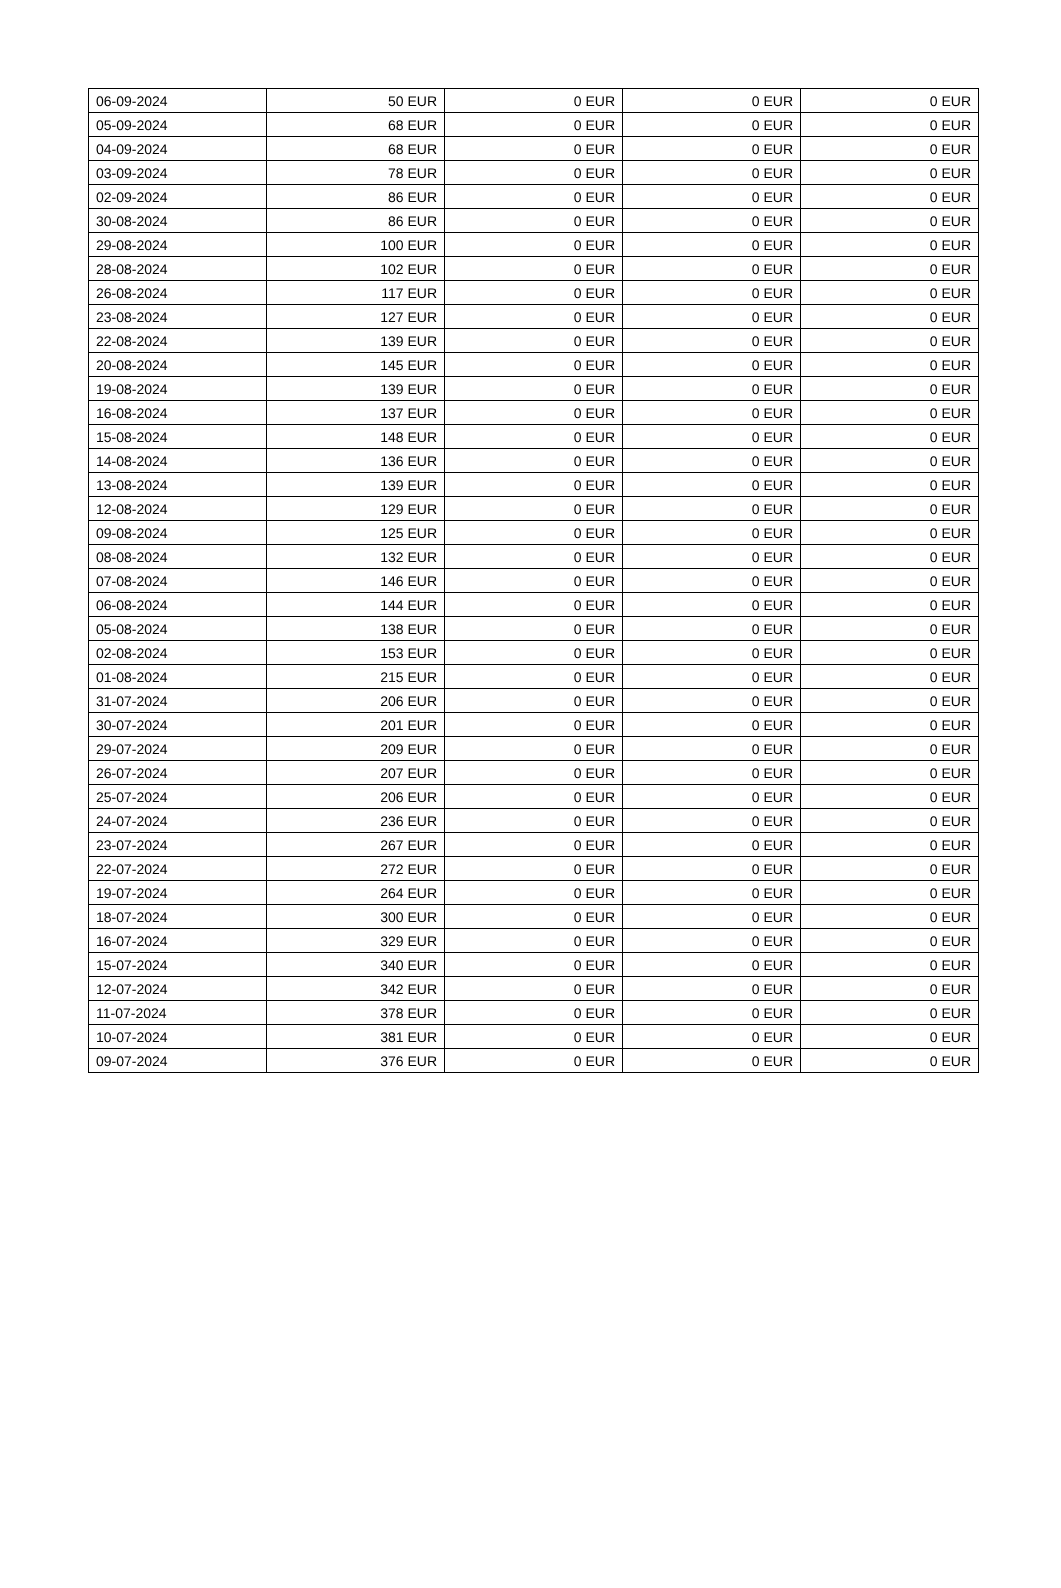| 06-09-2024 | 50 EUR | 0 EUR | 0 EUR | 0 EUR |
| 05-09-2024 | 68 EUR | 0 EUR | 0 EUR | 0 EUR |
| 04-09-2024 | 68 EUR | 0 EUR | 0 EUR | 0 EUR |
| 03-09-2024 | 78 EUR | 0 EUR | 0 EUR | 0 EUR |
| 02-09-2024 | 86 EUR | 0 EUR | 0 EUR | 0 EUR |
| 30-08-2024 | 86 EUR | 0 EUR | 0 EUR | 0 EUR |
| 29-08-2024 | 100 EUR | 0 EUR | 0 EUR | 0 EUR |
| 28-08-2024 | 102 EUR | 0 EUR | 0 EUR | 0 EUR |
| 26-08-2024 | 117 EUR | 0 EUR | 0 EUR | 0 EUR |
| 23-08-2024 | 127 EUR | 0 EUR | 0 EUR | 0 EUR |
| 22-08-2024 | 139 EUR | 0 EUR | 0 EUR | 0 EUR |
| 20-08-2024 | 145 EUR | 0 EUR | 0 EUR | 0 EUR |
| 19-08-2024 | 139 EUR | 0 EUR | 0 EUR | 0 EUR |
| 16-08-2024 | 137 EUR | 0 EUR | 0 EUR | 0 EUR |
| 15-08-2024 | 148 EUR | 0 EUR | 0 EUR | 0 EUR |
| 14-08-2024 | 136 EUR | 0 EUR | 0 EUR | 0 EUR |
| 13-08-2024 | 139 EUR | 0 EUR | 0 EUR | 0 EUR |
| 12-08-2024 | 129 EUR | 0 EUR | 0 EUR | 0 EUR |
| 09-08-2024 | 125 EUR | 0 EUR | 0 EUR | 0 EUR |
| 08-08-2024 | 132 EUR | 0 EUR | 0 EUR | 0 EUR |
| 07-08-2024 | 146 EUR | 0 EUR | 0 EUR | 0 EUR |
| 06-08-2024 | 144 EUR | 0 EUR | 0 EUR | 0 EUR |
| 05-08-2024 | 138 EUR | 0 EUR | 0 EUR | 0 EUR |
| 02-08-2024 | 153 EUR | 0 EUR | 0 EUR | 0 EUR |
| 01-08-2024 | 215 EUR | 0 EUR | 0 EUR | 0 EUR |
| 31-07-2024 | 206 EUR | 0 EUR | 0 EUR | 0 EUR |
| 30-07-2024 | 201 EUR | 0 EUR | 0 EUR | 0 EUR |
| 29-07-2024 | 209 EUR | 0 EUR | 0 EUR | 0 EUR |
| 26-07-2024 | 207 EUR | 0 EUR | 0 EUR | 0 EUR |
| 25-07-2024 | 206 EUR | 0 EUR | 0 EUR | 0 EUR |
| 24-07-2024 | 236 EUR | 0 EUR | 0 EUR | 0 EUR |
| 23-07-2024 | 267 EUR | 0 EUR | 0 EUR | 0 EUR |
| 22-07-2024 | 272 EUR | 0 EUR | 0 EUR | 0 EUR |
| 19-07-2024 | 264 EUR | 0 EUR | 0 EUR | 0 EUR |
| 18-07-2024 | 300 EUR | 0 EUR | 0 EUR | 0 EUR |
| 16-07-2024 | 329 EUR | 0 EUR | 0 EUR | 0 EUR |
| 15-07-2024 | 340 EUR | 0 EUR | 0 EUR | 0 EUR |
| 12-07-2024 | 342 EUR | 0 EUR | 0 EUR | 0 EUR |
| 11-07-2024 | 378 EUR | 0 EUR | 0 EUR | 0 EUR |
| 10-07-2024 | 381 EUR | 0 EUR | 0 EUR | 0 EUR |
| 09-07-2024 | 376 EUR | 0 EUR | 0 EUR | 0 EUR |